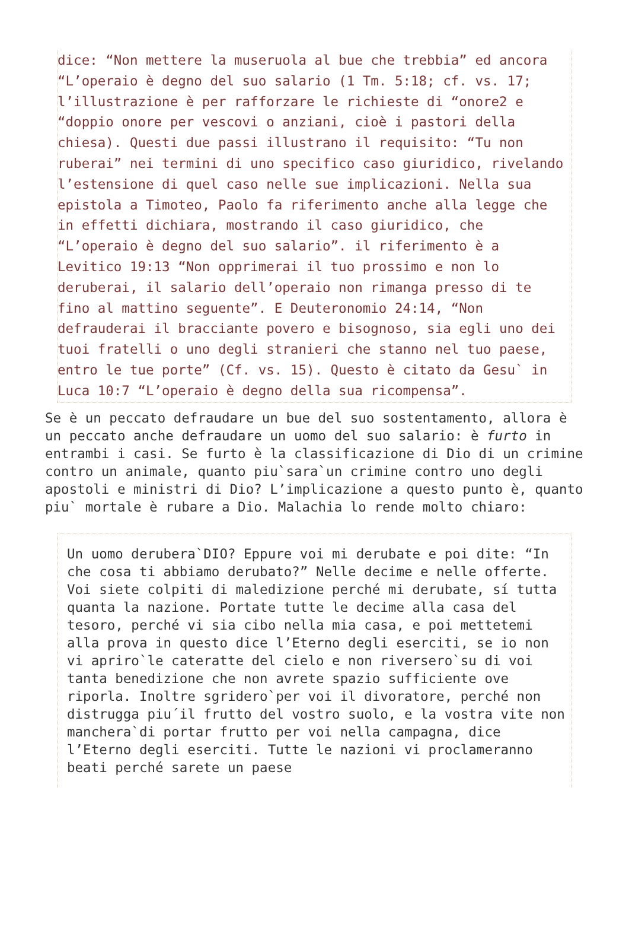dice: “Non mettere la museruola al bue che trebbia” ed ancora “L’operaio è degno del suo salario (1 Tm. 5:18; cf. vs. 17; l’illustrazione è per rafforzare le richieste di “onore2 e “doppio onore per vescovi o anziani, cioè i pastori della chiesa). Questi due passi illustrano il requisito: “Tu non ruberai” nei termini di uno specifico caso giuridico, rivelando l’estensione di quel caso nelle sue implicazioni. Nella sua epistola a Timoteo, Paolo fa riferimento anche alla legge che in effetti dichiara, mostrando il caso giuridico, che “L’operaio è degno del suo salario”. il riferimento è a Levitico 19:13 “Non opprimerai il tuo prossimo e non lo deruberai, il salario dell’operaio non rimanga presso di te fino al mattino seguente”. E Deuteronomio 24:14, “Non defrauderai il bracciante povero e bisognoso, sia egli uno dei tuoi fratelli o uno degli stranieri che stanno nel tuo paese, entro le tue porte” (Cf. vs. 15). Questo è citato da Gesu` in Luca 10:7 “L’operaio è degno della sua ricompensa”.
Se è un peccato defraudare un bue del suo sostentamento, allora è un peccato anche defraudare un uomo del suo salario: è furto in entrambi i casi. Se furto è la classificazione di Dio di un crimine contro un animale, quanto piu`sara`un crimine contro uno degli apostoli e ministri di Dio? L’implicazione a questo punto è, quanto piu` mortale è rubare a Dio. Malachia lo rende molto chiaro:
Un uomo derubera`DIO? Eppure voi mi derubate e poi dite: “In che cosa ti abbiamo derubato?” Nelle decime e nelle offerte. Voi siete colpiti di maledizione perché mi derubate, sı́ tutta quanta la nazione. Portate tutte le decime alla casa del tesoro, perché vi sia cibo nella mia casa, e poi mettetemi alla prova in questo dice l’Eterno degli eserciti, se io non vi apriro`le cateratte del cielo e non riversero`su di voi tanta benedizione che non avrete spazio sufficiente ove riporla. Inoltre sgridero`per voi il divoratore, perché non distrugga piu´il frutto del vostro suolo, e la vostra vite non manchera`di portar frutto per voi nella campagna, dice l’Eterno degli eserciti. Tutte le nazioni vi proclameranno beati perché sarete un paese